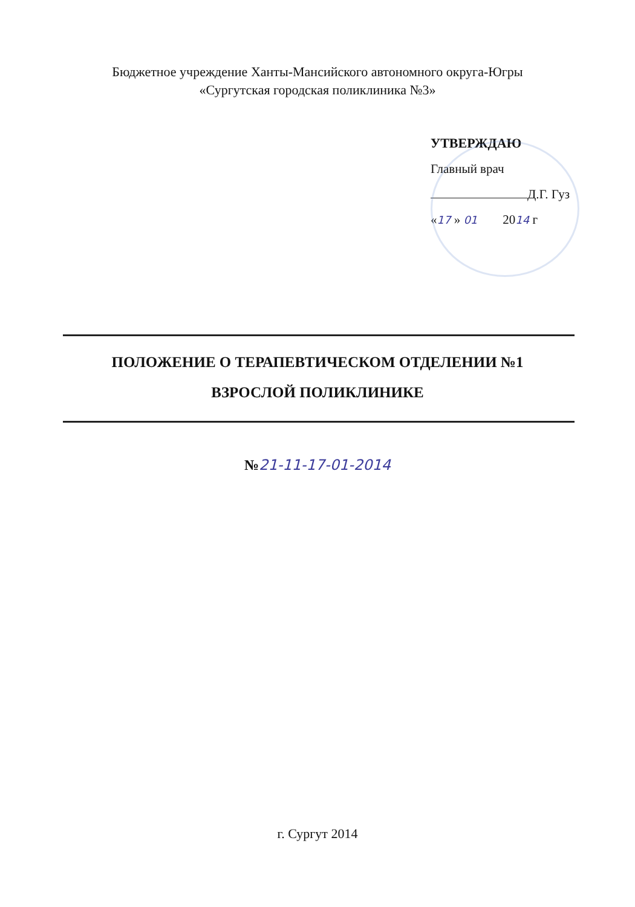Бюджетное учреждение Ханты-Мансийского автономного округа-Югры
«Сургутская городская поликлиника №3»
УТВЕРЖДАЮ
Главный врач
Д.Г. Гуз
«17 » 01 2014 г
ПОЛОЖЕНИЕ О ТЕРАПЕВТИЧЕСКОМ ОТДЕЛЕНИИ №1
ВЗРОСЛОЙ ПОЛИКЛИНИКЕ
№21-11-17-01-2014
г. Сургут 2014